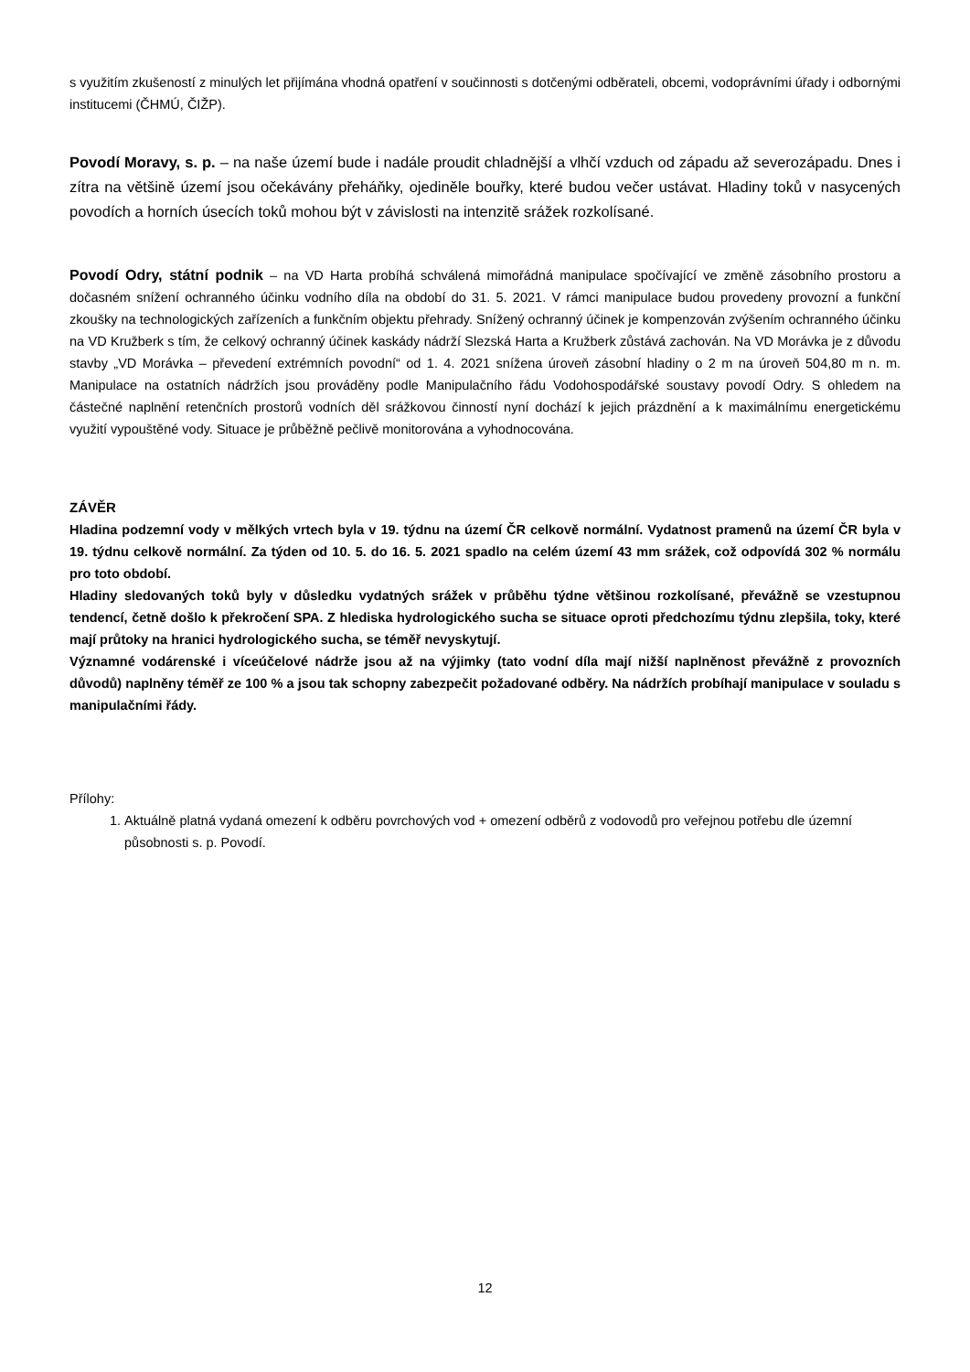s využitím zkušeností z minulých let přijímána vhodná opatření v součinnosti s dotčenými odběrateli, obcemi, vodoprávními úřady i odbornými institucemi (ČHMÚ, ČIŽP).
Povodí Moravy, s. p. – na naše území bude i nadále proudit chladnější a vlhčí vzduch od západu až severozápadu. Dnes i zítra na většině území jsou očekávány přeháňky, ojediněle bouřky, které budou večer ustávat. Hladiny toků v nasycených povodích a horních úsecích toků mohou být v závislosti na intenzitě srážek rozkolísané.
Povodí Odry, státní podnik – na VD Harta probíhá schválená mimořádná manipulace spočívající ve změně zásobního prostoru a dočasném snížení ochranného účinku vodního díla na období do 31. 5. 2021. V rámci manipulace budou provedeny provozní a funkční zkoušky na technologických zařízeních a funkčním objektu přehrady. Snížený ochranný účinek je kompenzován zvýšením ochranného účinku na VD Kružberk s tím, že celkový ochranný účinek kaskády nádrží Slezská Harta a Kružberk zůstává zachován. Na VD Morávka je z důvodu stavby „VD Morávka – převedení extrémních povodní“ od 1. 4. 2021 snížena úroveň zásobní hladiny o 2 m na úroveň 504,80 m n. m. Manipulace na ostatních nádržích jsou prováděny podle Manipulačního řádu Vodohospodářské soustavy povodí Odry. S ohledem na částečné naplnění retenčních prostorů vodních děl srážkovou činností nyní dochází k jejich prázdnění a k maximálnímu energetickému využití vypouštěné vody. Situace je průběžně pečlivě monitorována a vyhodnocována.
ZÁVĚR
Hladina podzemní vody v mělkých vrtech byla v 19. týdnu na území ČR celkově normální. Vydatnost pramenů na území ČR byla v 19. týdnu celkově normální. Za týden od 10. 5. do 16. 5. 2021 spadlo na celém území 43 mm srážek, což odpovídá 302 % normálu pro toto období.
Hladiny sledovaných toků byly v důsledku vydatných srážek v průběhu týdne většinou rozkolísané, převážně se vzestupnou tendencí, četně došlo k překročení SPA. Z hlediska hydrologického sucha se situace oproti předchozímu týdnu zlepšila, toky, které mají průtoky na hranici hydrologického sucha, se téměř nevyskytují.
Významné vodárenské i víceúčelové nádrže jsou až na výjimky (tato vodní díla mají nižší naplněnost převážně z provozních důvodů) naplněny téměř ze 100 % a jsou tak schopny zabezpečit požadované odběry. Na nádržích probíhají manipulace v souladu s manipulačními řády.
Přílohy:
1. Aktuálně platná vydaná omezení k odběru povrchových vod + omezení odběrů z vodovodů pro veřejnou potřebu dle územní působnosti s. p. Povodí.
12